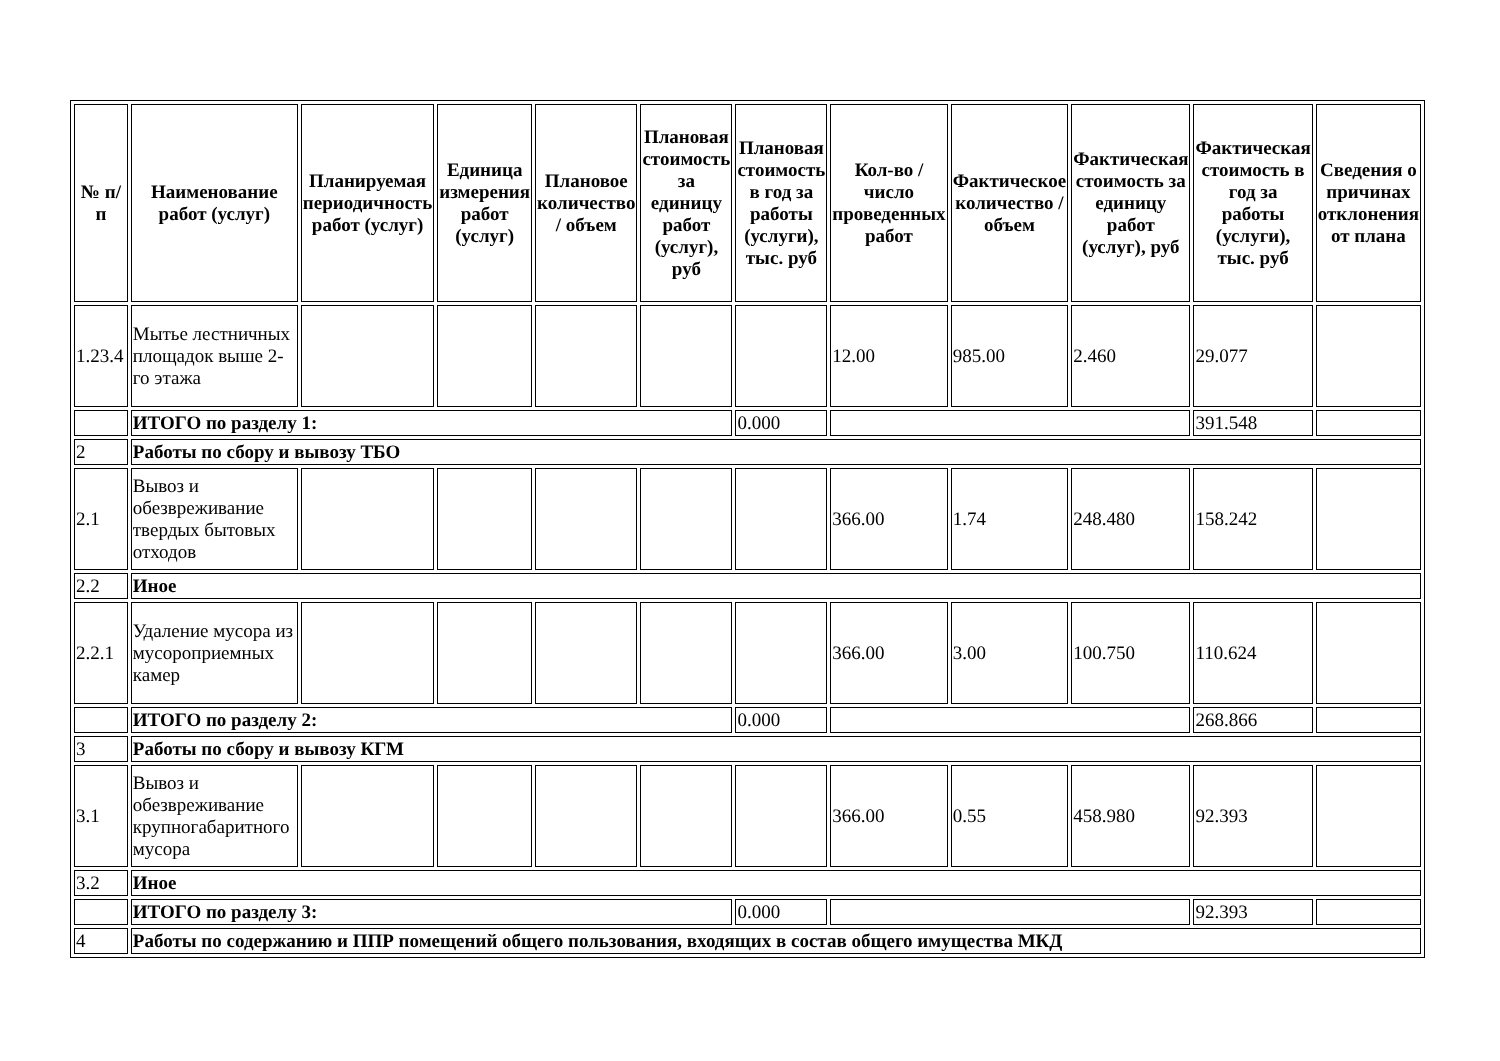| № п/п | Наименование работ (услуг) | Планируемая периодичность работ (услуг) | Единица измерения работ (услуг) | Плановое количество / объем | Плановая стоимость за единицу работ (услуг), руб | Плановая стоимость в год за работы (услуги), тыс. руб | Кол-во / число проведенных работ | Фактическое количество / объем | Фактическая стоимость за единицу работ (услуг), руб | Фактическая стоимость в год за работы (услуги), тыс. руб | Сведения о причинах отклонения от плана |
| --- | --- | --- | --- | --- | --- | --- | --- | --- | --- | --- | --- |
| 1.23.4 | Мытье лестничных площадок выше 2-го этажа | | | | | | 12.00 | 985.00 | 2.460 | 29.077 | |
| | ИТОГО по разделу 1: | | | | | 0.000 | | | | 391.548 | |
| 2 | Работы по сбору и вывозу ТБО | | | | | | | | | | |
| 2.1 | Вывоз и обезвреживание твердых бытовых отходов | | | | | | 366.00 | 1.74 | 248.480 | 158.242 | |
| 2.2 | Иное | | | | | | | | | | |
| 2.2.1 | Удаление мусора из мусороприемных камер | | | | | | 366.00 | 3.00 | 100.750 | 110.624 | |
| | ИТОГО по разделу 2: | | | | | 0.000 | | | | 268.866 | |
| 3 | Работы по сбору и вывозу КГМ | | | | | | | | | | |
| 3.1 | Вывоз и обезвреживание крупногабаритного мусора | | | | | | 366.00 | 0.55 | 458.980 | 92.393 | |
| 3.2 | Иное | | | | | | | | | | |
| | ИТОГО по разделу 3: | | | | | 0.000 | | | | 92.393 | |
| 4 | Работы по содержанию и ППР помещений общего пользования, входящих в состав общего имущества МКД | | | | | | | | | | |